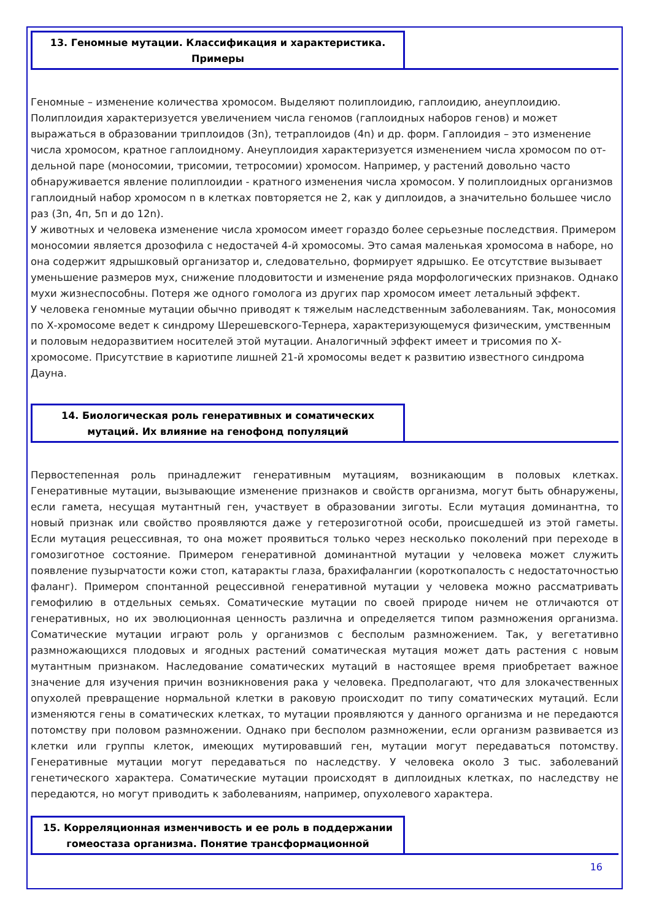13. Геномные мутации. Классификация и характеристика.
Примеры
Геномные – изменение количества хромосом. Выделяют полиплоидию, гаплоидию, анеуплоидию. Полиплоидия характеризуется увеличением числа геномов (гаплоидных наборов генов) и может выражаться в образовании триплоидов (3n), тетраплоидов (4n) и др. форм. Гаплоидия – это изменение числа хромосом, кратное гаплоидному. Анеуплоидия характеризуется изменением числа хромосом по от- дельной паре (моносомии, трисомии, тетросомии) хромосом. Например, у растений довольно часто обнаруживается явление полиплоидии - кратного изменения числа хромосом. У полиплоидных организмов гаплоидный набор хромосом n в клетках повторяется не 2, как у диплоидов, а значительно большее число раз (3n, 4п, 5п и до 12n).
У животных и человека изменение числа хромосом имеет гораздо более серьезные последствия. Примером моносомии является дрозофила с недостачей 4-й хромосомы. Это самая маленькая хромосома в наборе, но она содержит ядрышковый организатор и, следовательно, формирует ядрышко. Ее отсутствие вызывает уменьшение размеров мух, снижение плодовитости и изменение ряда морфологических признаков. Однако мухи жизнеспособны. Потеря же одного гомолога из других пар хромосом имеет летальный эффект.
У человека геномные мутации обычно приводят к тяжелым наследственным заболеваниям. Так, моносомия по Х-хромосоме ведет к синдрому Шерешевского-Тернера, характеризующемуся физическим, умственным и половым недоразвитием носителей этой мутации. Аналогичный эффект имеет и трисомия по Х-хромосоме. Присутствие в кариотипе лишней 21-й хромосомы ведет к развитию известного синдрома Дауна.
14. Биологическая роль генеративных и соматических
мутаций. Их влияние на генофонд популяций
Первостепенная роль принадлежит генеративным мутациям, возникающим в половых клетках. Генеративные мутации, вызывающие изменение признаков и свойств организма, могут быть обнаружены, если гамета, несущая мутантный ген, участвует в образовании зиготы. Если мутация доминантна, то новый признак или свойство проявляются даже у гетерозиготной особи, происшедшей из этой гаметы. Если мутация рецессивная, то она может проявиться только через несколько поколений при переходе в гомозиготное состояние. Примером генеративной доминантной мутации у человека может служить появление пузырчатости кожи стоп, катаракты глаза, брахифалангии (короткопалость с недостаточностью фаланг). Примером спонтанной рецессивной генеративной мутации у человека можно рассматривать гемофилию в отдельных семьях. Соматические мутации по своей природе ничем не отличаются от генеративных, но их эволюционная ценность различна и определяется типом размножения организма. Соматические мутации играют роль у организмов с бесполым размножением. Так, у вегетативно размножающихся плодовых и ягодных растений соматическая мутация может дать растения с новым мутантным признаком. Наследование соматических мутаций в настоящее время приобретает важное значение для изучения причин возникновения рака у человека. Предполагают, что для злокачественных опухолей превращение нормальной клетки в раковую происходит по типу соматических мутаций. Если изменяются гены в соматических клетках, то мутации проявляются у данного организма и не передаются потомству при половом размножении. Однако при бесполом размножении, если организм развивается из клетки или группы клеток, имеющих мутировавший ген, мутации могут передаваться потомству. Генеративные мутации могут передаваться по наследству. У человека около 3 тыс. заболеваний генетического характера. Соматические мутации происходят в диплоидных клетках, по наследству не передаются, но могут приводить к заболеваниям, например, опухолевого характера.
15. Корреляционная изменчивость и ее роль в поддержании
гомеостаза организма. Понятие трансформационной
16